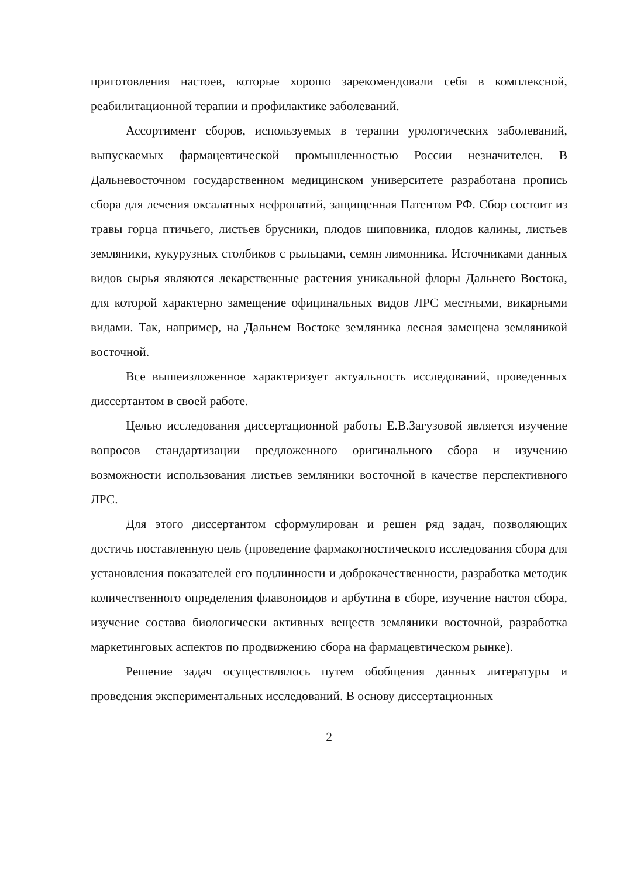приготовления настоев, которые хорошо зарекомендовали себя в комплексной, реабилитационной терапии и профилактике заболеваний.
Ассортимент сборов, используемых в терапии урологических заболеваний, выпускаемых фармацевтической промышленностью России незначителен. В Дальневосточном государственном медицинском университете разработана пропись сбора для лечения оксалатных нефропатий, защищенная Патентом РФ. Сбор состоит из травы горца птичьего, листьев брусники, плодов шиповника, плодов калины, листьев земляники, кукурузных столбиков с рыльцами, семян лимонника. Источниками данных видов сырья являются лекарственные растения уникальной флоры Дальнего Востока, для которой характерно замещение официнальных видов ЛРС местными, викарными видами. Так, например, на Дальнем Востоке земляника лесная замещена земляникой восточной.
Все вышеизложенное характеризует актуальность исследований, проведенных диссертантом в своей работе.
Целью исследования диссертационной работы Е.В.Загузовой является изучение вопросов стандартизации предложенного оригинального сбора и изучению возможности использования листьев земляники восточной в качестве перспективного ЛРС.
Для этого диссертантом сформулирован и решен ряд задач, позволяющих достичь поставленную цель (проведение фармакогностического исследования сбора для установления показателей его подлинности и доброкачественности, разработка методик количественного определения флавоноидов и арбутина в сборе, изучение настоя сбора, изучение состава биологически активных веществ земляники восточной, разработка маркетинговых аспектов по продвижению сбора на фармацевтическом рынке).
Решение задач осуществлялось путем обобщения данных литературы и проведения экспериментальных исследований. В основу диссертационных
2